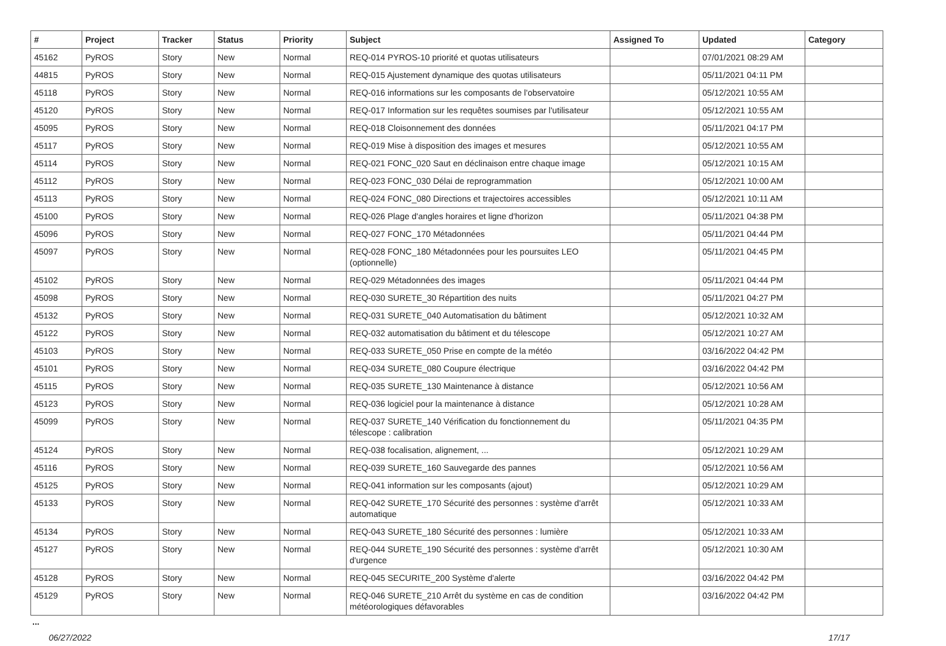| # | Project | Tracker | Status | Priority | Subject | Assigned To | Updated | Category |
| --- | --- | --- | --- | --- | --- | --- | --- | --- |
| 45162 | PyROS | Story | New | Normal | REQ-014 PYROS-10 priorité et quotas utilisateurs | | 07/01/2021 08:29 AM | |
| 44815 | PyROS | Story | New | Normal | REQ-015 Ajustement dynamique des quotas utilisateurs | | 05/11/2021 04:11 PM | |
| 45118 | PyROS | Story | New | Normal | REQ-016 informations sur les composants de l'observatoire | | 05/12/2021 10:55 AM | |
| 45120 | PyROS | Story | New | Normal | REQ-017 Information sur les requêtes soumises par l'utilisateur | | 05/12/2021 10:55 AM | |
| 45095 | PyROS | Story | New | Normal | REQ-018 Cloisonnement des données | | 05/11/2021 04:17 PM | |
| 45117 | PyROS | Story | New | Normal | REQ-019 Mise à disposition des images et mesures | | 05/12/2021 10:55 AM | |
| 45114 | PyROS | Story | New | Normal | REQ-021 FONC_020 Saut en déclinaison entre chaque image | | 05/12/2021 10:15 AM | |
| 45112 | PyROS | Story | New | Normal | REQ-023 FONC_030 Délai de reprogrammation | | 05/12/2021 10:00 AM | |
| 45113 | PyROS | Story | New | Normal | REQ-024 FONC_080 Directions et trajectoires accessibles | | 05/12/2021 10:11 AM | |
| 45100 | PyROS | Story | New | Normal | REQ-026 Plage d'angles horaires et ligne d'horizon | | 05/11/2021 04:38 PM | |
| 45096 | PyROS | Story | New | Normal | REQ-027 FONC_170 Métadonnées | | 05/11/2021 04:44 PM | |
| 45097 | PyROS | Story | New | Normal | REQ-028 FONC_180 Métadonnées pour les poursuites LEO (optionnelle) | | 05/11/2021 04:45 PM | |
| 45102 | PyROS | Story | New | Normal | REQ-029 Métadonnées des images | | 05/11/2021 04:44 PM | |
| 45098 | PyROS | Story | New | Normal | REQ-030 SURETE_30 Répartition des nuits | | 05/11/2021 04:27 PM | |
| 45132 | PyROS | Story | New | Normal | REQ-031 SURETE_040 Automatisation du bâtiment | | 05/12/2021 10:32 AM | |
| 45122 | PyROS | Story | New | Normal | REQ-032 automatisation du bâtiment et du télescope | | 05/12/2021 10:27 AM | |
| 45103 | PyROS | Story | New | Normal | REQ-033 SURETE_050 Prise en compte de la météo | | 03/16/2022 04:42 PM | |
| 45101 | PyROS | Story | New | Normal | REQ-034 SURETE_080 Coupure électrique | | 03/16/2022 04:42 PM | |
| 45115 | PyROS | Story | New | Normal | REQ-035 SURETE_130 Maintenance à distance | | 05/12/2021 10:56 AM | |
| 45123 | PyROS | Story | New | Normal | REQ-036 logiciel pour la maintenance à distance | | 05/12/2021 10:28 AM | |
| 45099 | PyROS | Story | New | Normal | REQ-037 SURETE_140 Vérification du fonctionnement du télescope : calibration | | 05/11/2021 04:35 PM | |
| 45124 | PyROS | Story | New | Normal | REQ-038 focalisation, alignement, ... | | 05/12/2021 10:29 AM | |
| 45116 | PyROS | Story | New | Normal | REQ-039 SURETE_160 Sauvegarde des pannes | | 05/12/2021 10:56 AM | |
| 45125 | PyROS | Story | New | Normal | REQ-041 information sur les composants (ajout) | | 05/12/2021 10:29 AM | |
| 45133 | PyROS | Story | New | Normal | REQ-042 SURETE_170 Sécurité des personnes : système d'arrêt automatique | | 05/12/2021 10:33 AM | |
| 45134 | PyROS | Story | New | Normal | REQ-043 SURETE_180 Sécurité des personnes : lumière | | 05/12/2021 10:33 AM | |
| 45127 | PyROS | Story | New | Normal | REQ-044 SURETE_190 Sécurité des personnes : système d'arrêt d'urgence | | 05/12/2021 10:30 AM | |
| 45128 | PyROS | Story | New | Normal | REQ-045 SECURITE_200 Système d'alerte | | 03/16/2022 04:42 PM | |
| 45129 | PyROS | Story | New | Normal | REQ-046 SURETE_210 Arrêt du système en cas de condition météorologiques défavorables | | 03/16/2022 04:42 PM | |
...
06/27/2022 17/17